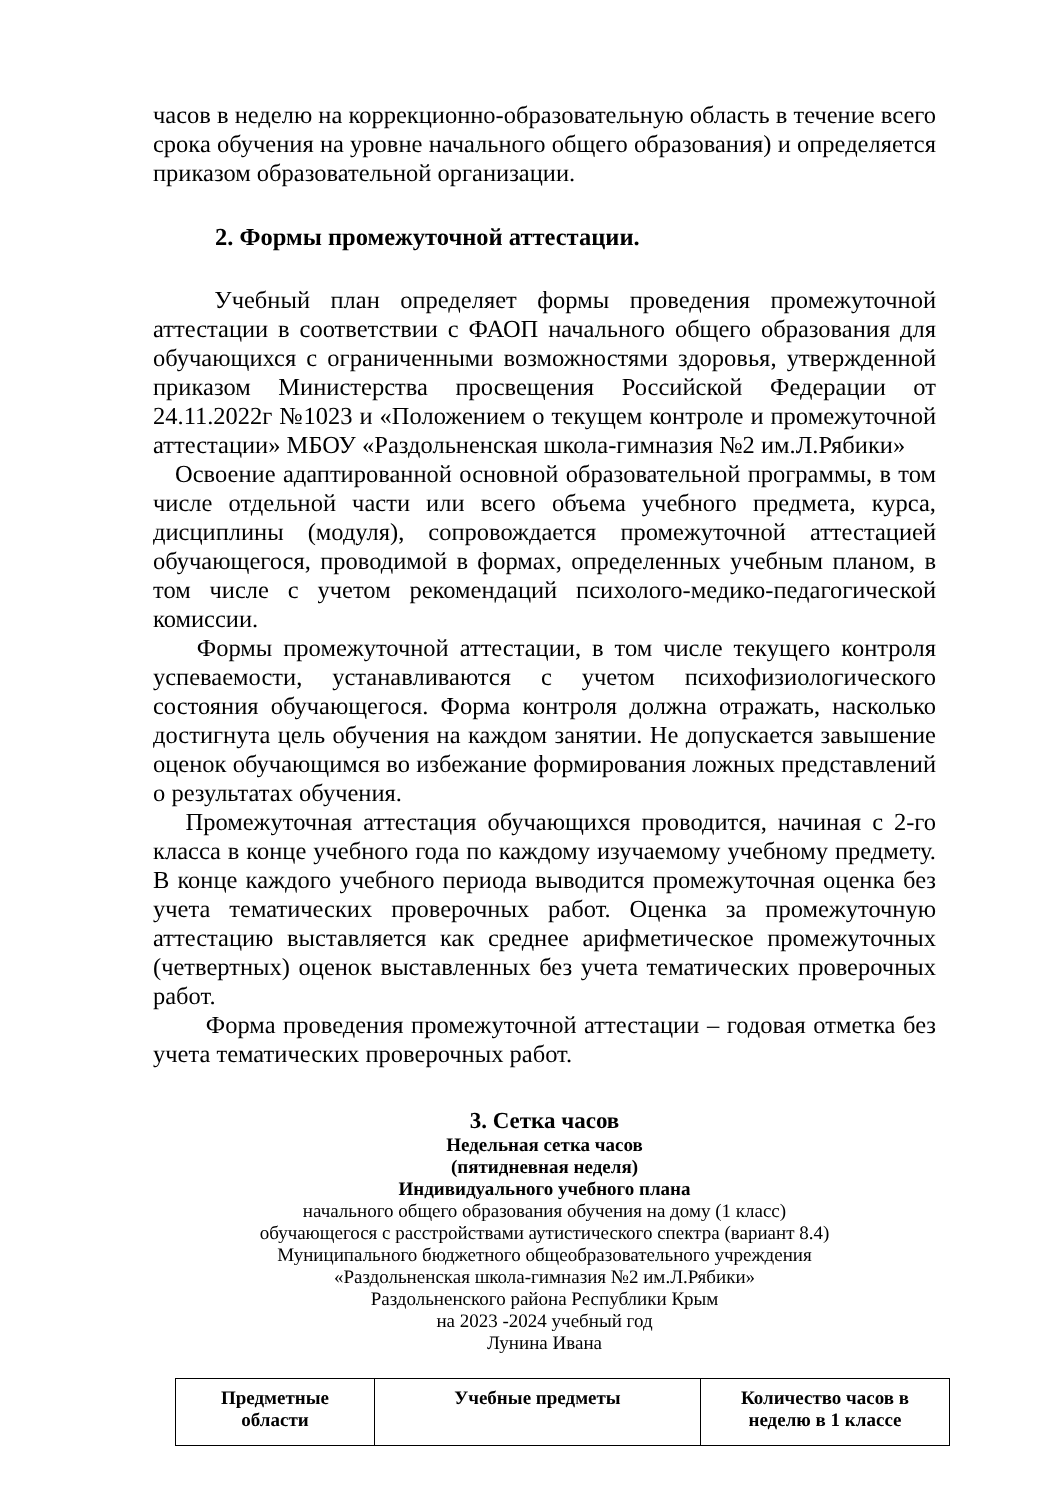часов в неделю на коррекционно-образовательную область в течение всего срока обучения на уровне начального общего образования) и определяется приказом образовательной организации.
2. Формы промежуточной аттестации.
Учебный план определяет формы проведения промежуточной аттестации в соответствии с ФАОП начального общего образования для обучающихся с ограниченными возможностями здоровья, утвержденной приказом Министерства просвещения Российской Федерации от 24.11.2022г №1023 и «Положением о текущем контроле и промежуточной аттестации» МБОУ «Раздольненская школа-гимназия №2 им.Л.Рябики»
Освоение адаптированной основной образовательной программы, в том числе отдельной части или всего объема учебного предмета, курса, дисциплины (модуля), сопровождается промежуточной аттестацией обучающегося, проводимой в формах, определенных учебным планом, в том числе с учетом рекомендаций психолого-медико-педагогической комиссии.
Формы промежуточной аттестации, в том числе текущего контроля успеваемости, устанавливаются с учетом психофизиологического состояния обучающегося. Форма контроля должна отражать, насколько достигнута цель обучения на каждом занятии. Не допускается завышение оценок обучающимся во избежание формирования ложных представлений о результатах обучения.
Промежуточная аттестация обучающихся проводится, начиная с 2-го класса в конце учебного года по каждому изучаемому учебному предмету. В конце каждого учебного периода выводится промежуточная оценка без учета тематических проверочных работ. Оценка за промежуточную аттестацию выставляется как среднее арифметическое промежуточных (четвертных) оценок выставленных без учета тематических проверочных работ.
Форма проведения промежуточной аттестации – годовая отметка без учета тематических проверочных работ.
3. Сетка часов
Недельная сетка часов
(пятидневная неделя)
Индивидуального учебного плана
начального общего образования обучения на дому (1 класс)
обучающегося с расстройствами аутистического спектра (вариант 8.4)
Муниципального бюджетного общеобразовательного учреждения
«Раздольненская школа-гимназия №2 им.Л.Рябики»
Раздольненского района Республики Крым
на 2023 -2024 учебный год
Лунина Ивана
| Предметные области | Учебные предметы | Количество часов в неделю в 1 классе |